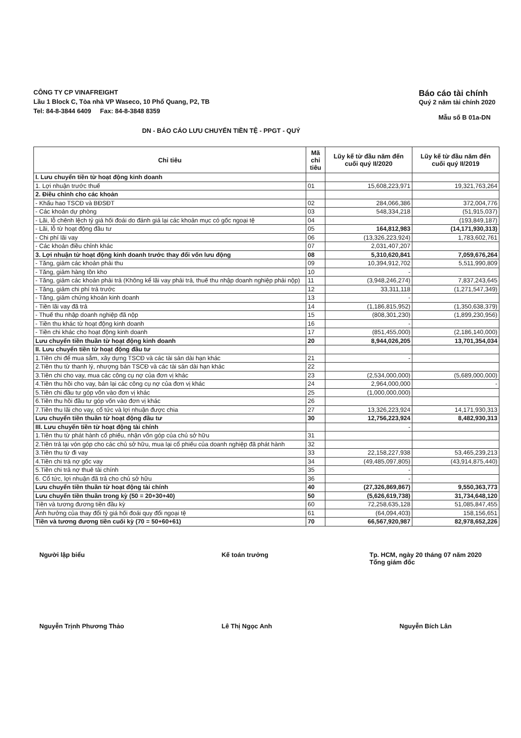CÔNG TY CP VINAFREIGHT
Lầu 1 Block C, Tòa nhà VP Waseco, 10 Phổ Quang, P2, TB
Tel: 84-8-3844 6409 Fax: 84-8-3848 8359
Báo cáo tài chính
Quý 2 năm tài chính 2020
Mẫu số B 01a-DN
DN - BÁO CÁO LƯU CHUYỂN TIỀN TỆ - PPGT - QUÝ
| Chỉ tiêu | Mã chỉ tiêu | Lũy kế từ đầu năm đến cuối quý II/2020 | Lũy kế từ đầu năm đến cuối quý II/2019 |
| --- | --- | --- | --- |
| I. Lưu chuyển tiền từ hoạt động kinh doanh | | | |
| 1. Lợi nhuận trước thuế | 01 | 15,608,223,971 | 19,321,763,264 |
| 2. Điều chỉnh cho các khoản | | | |
| - Khấu hao TSCĐ và BĐSĐT | 02 | 284,066,386 | 372,004,776 |
| - Các khoản dự phòng | 03 | 548,334,218 | (51,915,037) |
| - Lãi, lỗ chênh lệch tỷ giá hối đoái do đánh giá lại các khoản mục có gốc ngoại tệ | 04 | | (193,849,187) |
| - Lãi, lỗ từ hoạt động đầu tư | 05 | 164,812,983 | (14,171,930,313) |
| - Chi phí lãi vay | 06 | (13,326,223,924) | 1,783,602,761 |
| - Các khoản điều chỉnh khác | 07 | 2,031,407,207 | |
| 3. Lợi nhuận từ hoạt động kinh doanh trước thay đổi vốn lưu động | 08 | 5,310,620,841 | 7,059,676,264 |
| - Tăng, giảm các khoản phải thu | 09 | 10,394,912,702 | 5,511,990,809 |
| - Tăng, giảm hàng tồn kho | 10 | - | |
| - Tăng, giảm các khoản phải trả (Không kể lãi vay phải trả, thuế thu nhập doanh nghiệp phải nộp) | 11 | (3,948,246,274) | 7,837,243,645 |
| - Tăng, giảm chi phí trả trước | 12 | 33,311,118 | (1,271,547,349) |
| - Tăng, giảm chứng khoán kinh doanh | 13 | - | |
| - Tiền lãi vay đã trả | 14 | (1,186,815,952) | (1,350,638,379) |
| - Thuế thu nhập doanh nghiệp đã nộp | 15 | (808,301,230) | (1,899,230,956) |
| - Tiền thu khác từ hoạt động kinh doanh | 16 | - | |
| - Tiền chi khác cho hoạt động kinh doanh | 17 | (851,455,000) | (2,186,140,000) |
| Lưu chuyển tiền thuần từ hoạt động kinh doanh | 20 | 8,944,026,205 | 13,701,354,034 |
| II. Lưu chuyển tiền từ hoạt động đầu tư | | | |
| 1.Tiền chi để mua sắm, xây dựng TSCĐ và các tài sản dài hạn khác | 21 | - | |
| 2.Tiền thu từ thanh lý, nhượng bán TSCĐ và các tài sản dài hạn khác | 22 | | |
| 3.Tiền chi cho vay, mua các công cụ nợ của đơn vị khác | 23 | (2,534,000,000) | (5,689,000,000) |
| 4.Tiền thu hồi cho vay, bán lại các công cụ nợ của đơn vị khác | 24 | 2,964,000,000 | - |
| 5.Tiền chi đầu tư góp vốn vào đơn vị khác | 25 | (1,000,000,000) | |
| 6.Tiền thu hồi đầu tư góp vốn vào đơn vị khác | 26 | | |
| 7.Tiền thu lãi cho vay, cổ tức và lợi nhuận được chia | 27 | 13,326,223,924 | 14,171,930,313 |
| Lưu chuyển tiền thuần từ hoạt động đầu tư | 30 | 12,756,223,924 | 8,482,930,313 |
| III. Lưu chuyển tiền từ hoạt động tài chính | | - | |
| 1.Tiền thu từ phát hành cổ phiếu, nhận vốn góp của chủ sở hữu | 31 | | |
| 2.Tiền trả lại vón góp cho các chủ sở hữu, mua lại cổ phiếu của doanh nghiệp đã phát hành | 32 | | |
| 3.Tiền thu từ đi vay | 33 | 22,158,227,938 | 53,465,239,213 |
| 4.Tiền chi trả nợ gốc vay | 34 | (49,485,097,805) | (43,914,875,440) |
| 5.Tiền chi trả nợ thuê tài chính | 35 | - | |
| 6. Cổ tức, lợi nhuận đã trả cho chủ sở hữu | 36 | - | |
| Lưu chuyển tiền thuần từ hoạt động tài chính | 40 | (27,326,869,867) | 9,550,363,773 |
| Lưu chuyển tiền thuần trong kỳ (50 = 20+30+40) | 50 | (5,626,619,738) | 31,734,648,120 |
| Tiền và tương đương tiền đầu kỳ | 60 | 72,258,635,128 | 51,085,847,455 |
| Ảnh hưởng của thay đổi tỷ giá hối đoái quy đổi ngoại tệ | 61 | (64,094,403) | 158,156,651 |
| Tiền và tương đương tiền cuối kỳ (70 = 50+60+61) | 70 | 66,567,920,987 | 82,978,652,226 |
Người lập biểu
Nguyễn Trịnh Phương Thảo
Kế toán trưởng
Lê Thị Ngọc Anh
Tp. HCM, ngày 20 tháng 07 năm 2020
Tổng giám đốc
Nguyễn Bích Lân